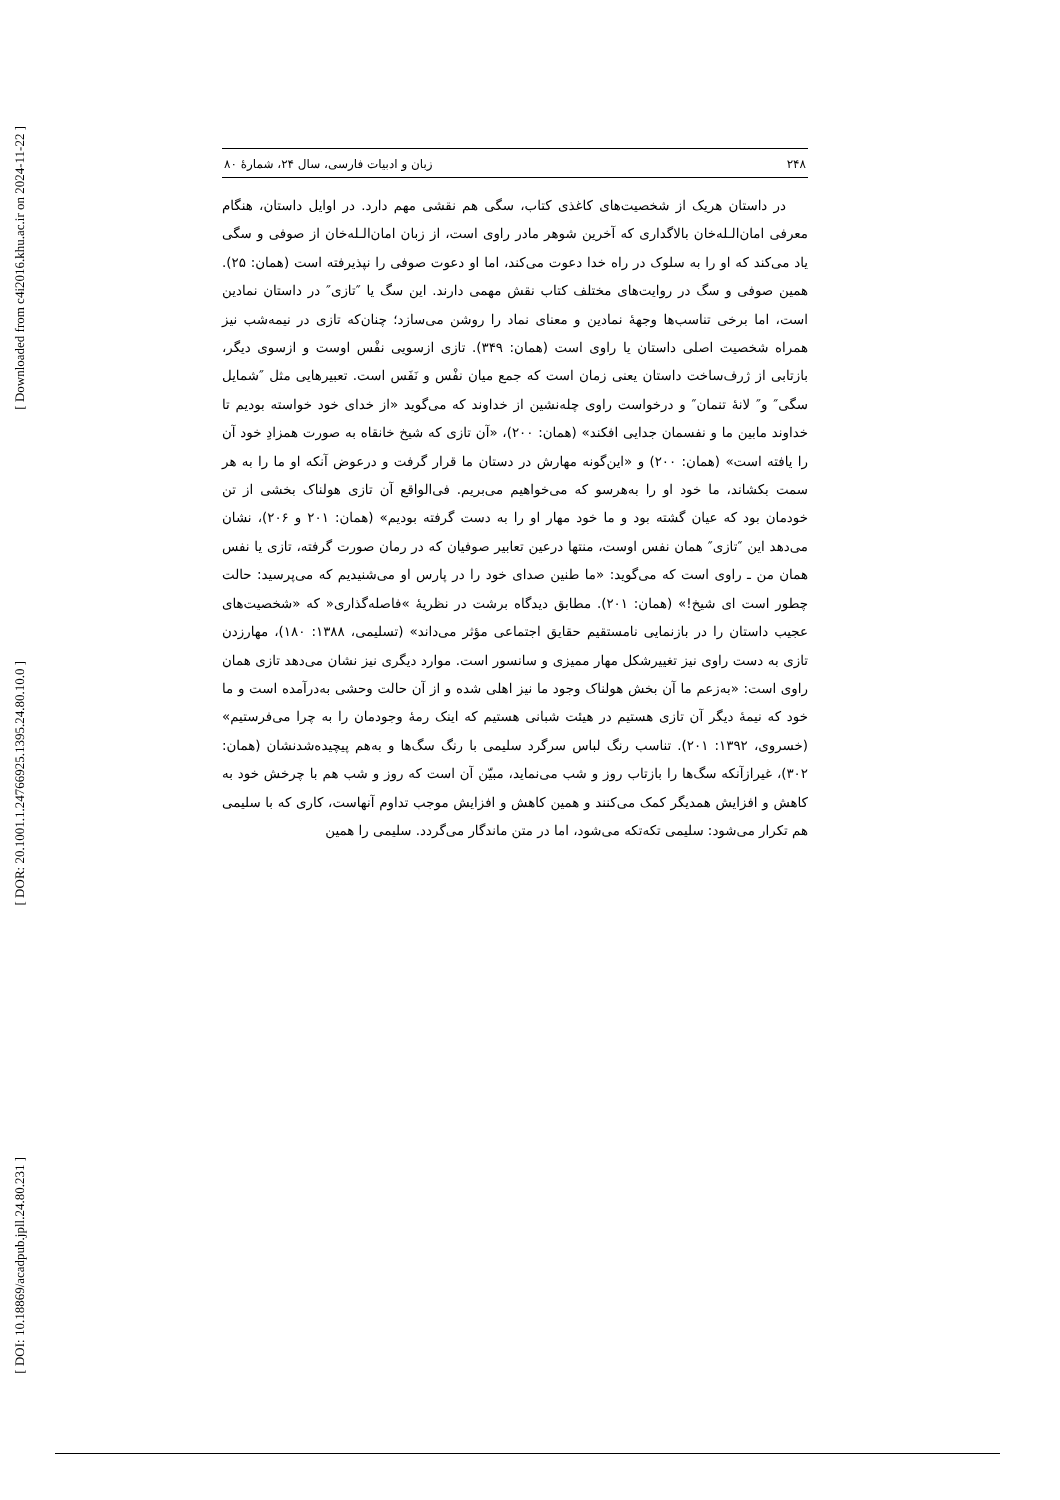[ Downloaded from c4i2016.khu.ac.ir on 2024-11-22 ]
[ DOR: 20.1001.1.24766925.1395.24.80.10.0 ]
[ DOI: 10.18869/acadpub.jpll.24.80.231 ]
۲۴۸ زبان و ادبیات فارسی، سال ۲۴، شمارهٔ ۸۰
در داستان هریک از شخصیت‌های کاغذی کتاب، سگی هم نقشی مهم دارد. در اوایل داستان، هنگام معرفی امان‌الـله‌خان بالاگداری که آخرین شوهر مادر راوی است، از زبان امان‌الـله‌خان از صوفی و سگی یاد می‌کند که او را به سلوک در راه خدا دعوت می‌کند، اما او دعوت صوفی را نپذیرفته است (همان: ۲۵). همین صوفی و سگ در روایت‌های مختلف کتاب نقش مهمی دارند. این سگ یا ″تازی″ در داستان نمادین است، اما برخی تناسب‌ها وجههٔ نمادین و معنای نماد را روشن می‌سازد؛ چنان‌که تازی در نیمه‌شب نیز همراه شخصیت اصلی داستان یا راوی است (همان: ۳۴۹). تازی ازسویی نفْس اوست و ازسوی دیگر، بازتابی از ژرف‌ساخت داستان یعنی زمان است که جمع میان نفْس و نَفَس است. تعبیرهایی مثل ″شمایل سگی″ و″ لانهٔ تنمان″ و درخواست راوی چله‌نشین از خداوند که می‌گوید «از خدای خود خواسته بودیم تا خداوند مابین ما و نفسمان جدایی افکند» (همان: ۲۰۰)، «آن تازی که شیخ خانقاه به صورت همزادِ خود آن را یافته است» (همان: ۲۰۰) و «این‌گونه مهارش در دستان ما قرار گرفت و درعوض آنکه او ما را به هر سمت بکشاند، ما خود او را به‌هرسو که می‌خواهیم می‌بریم. فی‌الواقع آن تازی هولناک بخشی از تن خودمان بود که عیان گشته بود و ما خود مهار او را به دست گرفته بودیم» (همان: ۲۰۱ و ۲۰۶)، نشان می‌دهد این ″تازی″ همان نفس اوست، منتها درعین تعابیر صوفیان که در رمان صورت گرفته، تازی یا نفس همان من ـ راوی است که می‌گوید: «ما طنین صدای خود را در پارس او می‌شنیدیم که می‌پرسید: حالت چطور است ای شیخ!» (همان: ۲۰۱). مطابق دیدگاه برشت در نظریهٔ »فاصله‌گذاری« که «شخصیت‌های عجیب داستان را در بازنمایی نامستقیم حقایق اجتماعی مؤثر می‌داند» (تسلیمی، ۱۳۸۸: ۱۸۰)، مهارزدن تازی به دست راوی نیز تغییرشکل مهار ممیزی و سانسور است. موارد دیگری نیز نشان می‌دهد تازی همان راوی است: «به‌زعم ما آن بخش هولناک وجود ما نیز اهلی شده و از آن حالت وحشی به‌درآمده است و ما خود که نیمهٔ دیگر آن تازی هستیم در هیئت شبانی هستیم که اینک رمهٔ وجودمان را به چرا می‌فرستیم» (خسروی، ۱۳۹۲: ۲۰۱). تناسب رنگ لباس سرگرد سلیمی با رنگ سگ‌ها و به‌هم پیچیده‌شدنشان (همان: ۳۰۲)، غیرازآنکه سگ‌ها را بازتاب روز و شب می‌نماید، مبیّن آن است که روز و شب هم با چرخش خود به کاهش و افزایش همدیگر کمک می‌کنند و همین کاهش و افزایش موجب تداوم آنهاست، کاری که با سلیمی هم تکرار می‌شود: سلیمی تکه‌تکه می‌شود، اما در متن ماندگار می‌گردد. سلیمی را همین